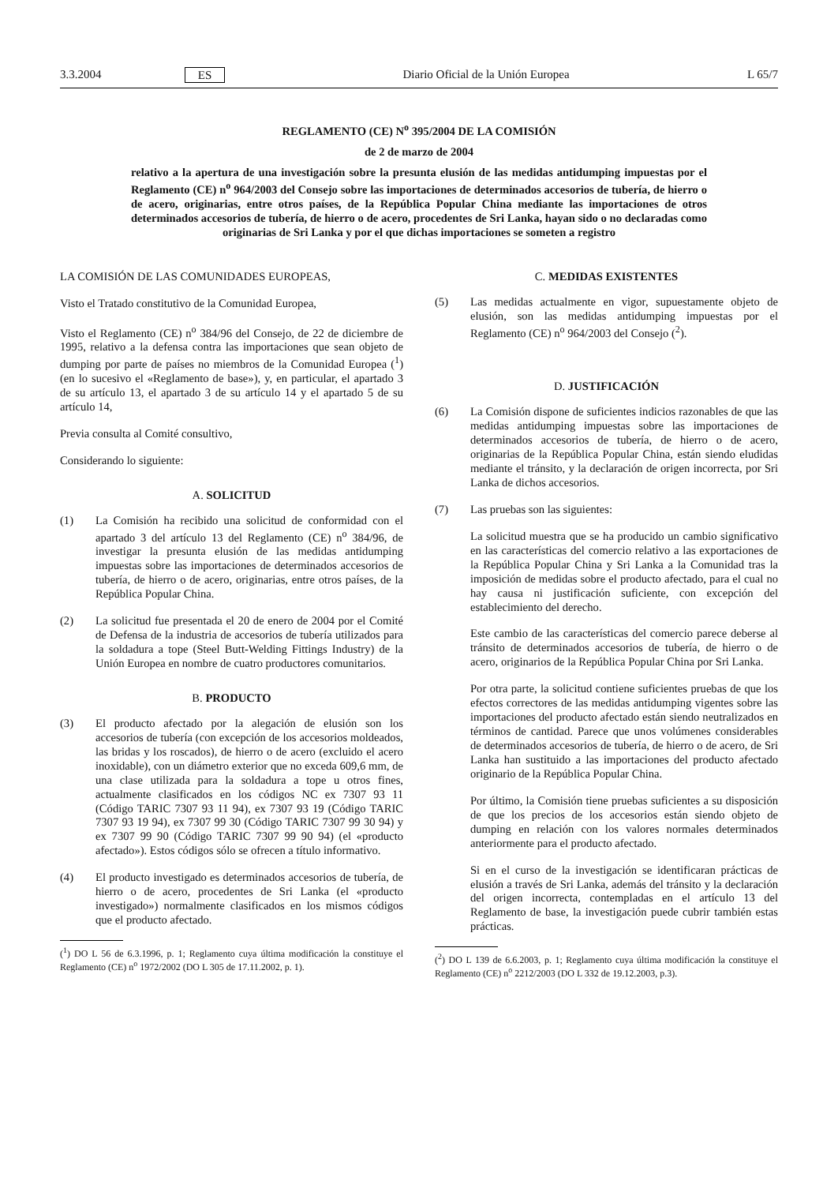3.3.2004 ES Diario Oficial de la Unión Europea L 65/7
REGLAMENTO (CE) N<sup>o</sup> 395/2004 DE LA COMISIÓN
de 2 de marzo de 2004
relativo a la apertura de una investigación sobre la presunta elusión de las medidas antidumping impuestas por el Reglamento (CE) n<sup>o</sup> 964/2003 del Consejo sobre las importaciones de determinados accesorios de tubería, de hierro o de acero, originarias, entre otros países, de la República Popular China mediante las importaciones de otros determinados accesorios de tubería, de hierro o de acero, procedentes de Sri Lanka, hayan sido o no declaradas como originarias de Sri Lanka y por el que dichas importaciones se someten a registro
LA COMISIÓN DE LAS COMUNIDADES EUROPEAS,
Visto el Tratado constitutivo de la Comunidad Europea,
Visto el Reglamento (CE) n<sup>o</sup> 384/96 del Consejo, de 22 de diciembre de 1995, relativo a la defensa contra las importaciones que sean objeto de dumping por parte de países no miembros de la Comunidad Europea (<sup>1</sup>) (en lo sucesivo el «Reglamento de base»), y, en particular, el apartado 3 de su artículo 13, el apartado 3 de su artículo 14 y el apartado 5 de su artículo 14,
Previa consulta al Comité consultivo,
Considerando lo siguiente:
A. SOLICITUD
(1) La Comisión ha recibido una solicitud de conformidad con el apartado 3 del artículo 13 del Reglamento (CE) n<sup>o</sup> 384/96, de investigar la presunta elusión de las medidas antidumping impuestas sobre las importaciones de determinados accesorios de tubería, de hierro o de acero, originarias, entre otros países, de la República Popular China.
(2) La solicitud fue presentada el 20 de enero de 2004 por el Comité de Defensa de la industria de accesorios de tubería utilizados para la soldadura a tope (Steel Butt-Welding Fittings Industry) de la Unión Europea en nombre de cuatro productores comunitarios.
B. PRODUCTO
(3) El producto afectado por la alegación de elusión son los accesorios de tubería (con excepción de los accesorios moldeados, las bridas y los roscados), de hierro o de acero (excluido el acero inoxidable), con un diámetro exterior que no exceda 609,6 mm, de una clase utilizada para la soldadura a tope u otros fines, actualmente clasificados en los códigos NC ex 7307 93 11 (Código TARIC 7307 93 11 94), ex 7307 93 19 (Código TARIC 7307 93 19 94), ex 7307 99 30 (Código TARIC 7307 99 30 94) y ex 7307 99 90 (Código TARIC 7307 99 90 94) (el «producto afectado»). Estos códigos sólo se ofrecen a título informativo.
(4) El producto investigado es determinados accesorios de tubería, de hierro o de acero, procedentes de Sri Lanka (el «producto investigado») normalmente clasificados en los mismos códigos que el producto afectado.
(<sup>1</sup>) DO L 56 de 6.3.1996, p. 1; Reglamento cuya última modificación la constituye el Reglamento (CE) n<sup>o</sup> 1972/2002 (DO L 305 de 17.11.2002, p. 1).
C. MEDIDAS EXISTENTES
(5) Las medidas actualmente en vigor, supuestamente objeto de elusión, son las medidas antidumping impuestas por el Reglamento (CE) n<sup>o</sup> 964/2003 del Consejo (<sup>2</sup>).
D. JUSTIFICACIÓN
(6) La Comisión dispone de suficientes indicios razonables de que las medidas antidumping impuestas sobre las importaciones de determinados accesorios de tubería, de hierro o de acero, originarias de la República Popular China, están siendo eludidas mediante el tránsito, y la declaración de origen incorrecta, por Sri Lanka de dichos accesorios.
(7) Las pruebas son las siguientes:
La solicitud muestra que se ha producido un cambio significativo en las características del comercio relativo a las exportaciones de la República Popular China y Sri Lanka a la Comunidad tras la imposición de medidas sobre el producto afectado, para el cual no hay causa ni justificación suficiente, con excepción del establecimiento del derecho.
Este cambio de las características del comercio parece deberse al tránsito de determinados accesorios de tubería, de hierro o de acero, originarios de la República Popular China por Sri Lanka.
Por otra parte, la solicitud contiene suficientes pruebas de que los efectos correctores de las medidas antidumping vigentes sobre las importaciones del producto afectado están siendo neutralizados en términos de cantidad. Parece que unos volúmenes considerables de determinados accesorios de tubería, de hierro o de acero, de Sri Lanka han sustituido a las importaciones del producto afectado originario de la República Popular China.
Por último, la Comisión tiene pruebas suficientes a su disposición de que los precios de los accesorios están siendo objeto de dumping en relación con los valores normales determinados anteriormente para el producto afectado.
Si en el curso de la investigación se identificaran prácticas de elusión a través de Sri Lanka, además del tránsito y la declaración del origen incorrecta, contempladas en el artículo 13 del Reglamento de base, la investigación puede cubrir también estas prácticas.
(<sup>2</sup>) DO L 139 de 6.6.2003, p. 1; Reglamento cuya última modificación la constituye el Reglamento (CE) n<sup>o</sup> 2212/2003 (DO L 332 de 19.12.2003, p.3).